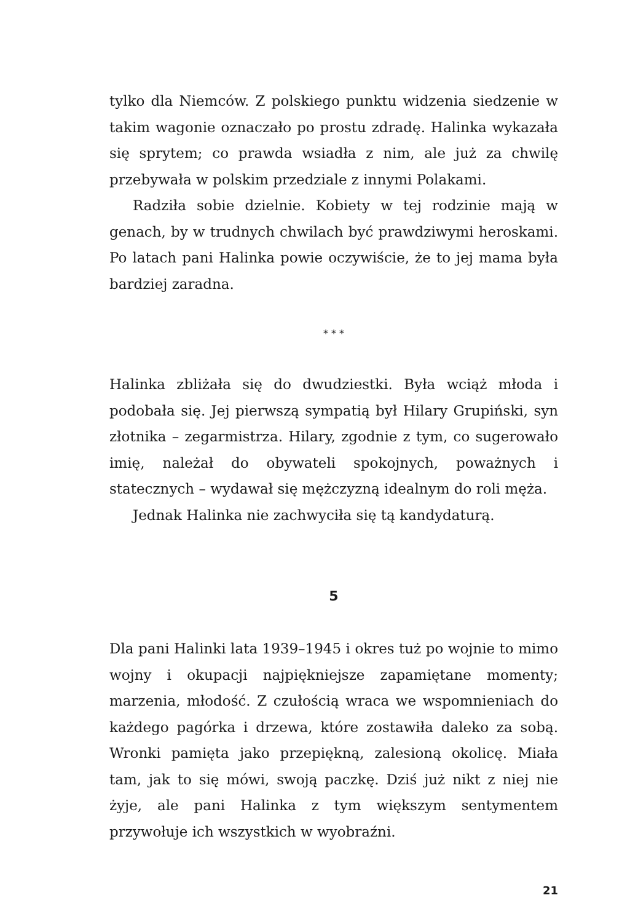tylko dla Niemców. Z polskiego punktu widzenia siedzenie w takim wagonie oznaczało po prostu zdradę. Halinka wykazała się sprytem; co prawda wsiadła z nim, ale już za chwilę przebywała w polskim przedziale z innymi Polakami.
Radziła sobie dzielnie. Kobiety w tej rodzinie mają w genach, by w trudnych chwilach być prawdziwymi heroskami. Po latach pani Halinka powie oczywiście, że to jej mama była bardziej zaradna.
* * *
Halinka zbliżała się do dwudziestki. Była wciąż młoda i podobała się. Jej pierwszą sympatią był Hilary Grupiński, syn złotnika – zegarmistrza. Hilary, zgodnie z tym, co sugerowało imię, należał do obywateli spokojnych, poważnych i statecznych – wydawał się mężczyzną idealnym do roli męża.
Jednak Halinka nie zachwyciła się tą kandydaturą.
5
Dla pani Halinki lata 1939–1945 i okres tuż po wojnie to mimo wojny i okupacji najpiękniejsze zapamiętane momenty; marzenia, młodość. Z czułością wraca we wspomnieniach do każdego pagórka i drzewa, które zostawiła daleko za sobą. Wronki pamięta jako przepiękną, zalesioną okolicę. Miała tam, jak to się mówi, swoją paczkę. Dziś już nikt z niej nie żyje, ale pani Halinka z tym większym sentymentem przywołuje ich wszystkich w wyobraźni.
21